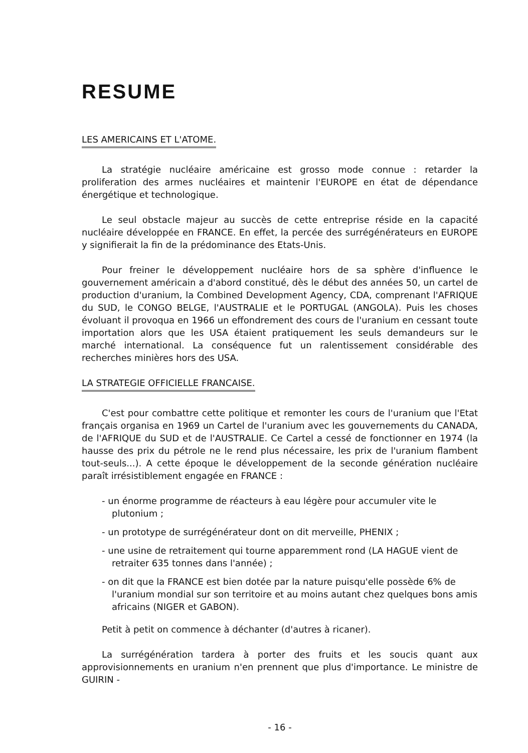RESUME
LES AMERICAINS ET L'ATOME.
La stratégie nucléaire américaine est grosso mode connue : retarder la proliferation des armes nucléaires et maintenir l'EUROPE en état de dépendance énergétique et technologique.
Le seul obstacle majeur au succès de cette entreprise réside en la capacité nucléaire développée en FRANCE. En effet, la percée des surrégénérateurs en EUROPE y signifierait la fin de la prédominance des Etats-Unis.
Pour freiner le développement nucléaire hors de sa sphère d'influence le gouvernement américain a d'abord constitué, dès le début des années 50, un cartel de production d'uranium, la Combined Development Agency, CDA, comprenant l'AFRIQUE du SUD, le CONGO BELGE, l'AUSTRALIE et le PORTUGAL (ANGOLA). Puis les choses évoluant il provoqua en 1966 un effondrement des cours de l'uranium en cessant toute importation alors que les USA étaient pratiquement les seuls demandeurs sur le marché international. La conséquence fut un ralentissement considérable des recherches minières hors des USA.
LA STRATEGIE OFFICIELLE FRANCAISE.
C'est pour combattre cette politique et remonter les cours de l'uranium que l'Etat français organisa en 1969 un Cartel de l'uranium avec les gouvernements du CANADA, de l'AFRIQUE du SUD et de l'AUSTRALIE. Ce Cartel a cessé de fonctionner en 1974 (la hausse des prix du pétrole ne le rend plus nécessaire, les prix de l'uranium flambent tout-seuls...). A cette époque le développement de la seconde génération nucléaire paraît irrésistiblement engagée en FRANCE :
- un énorme programme de réacteurs à eau légère pour accumuler vite le plutonium ;
- un prototype de surrégénérateur dont on dit merveille, PHENIX ;
- une usine de retraitement qui tourne apparemment rond (LA HAGUE vient de retraiter 635 tonnes dans l'année) ;
- on dit que la FRANCE est bien dotée par la nature puisqu'elle possède 6% de l'uranium mondial sur son territoire et au moins autant chez quelques bons amis africains (NIGER et GABON).
Petit à petit on commence à déchanter (d'autres à ricaner).
La surrégénération tardera à porter des fruits et les soucis quant aux approvisionnements en uranium n'en prennent que plus d'importance. Le ministre de GUIRIN -
- 16 -